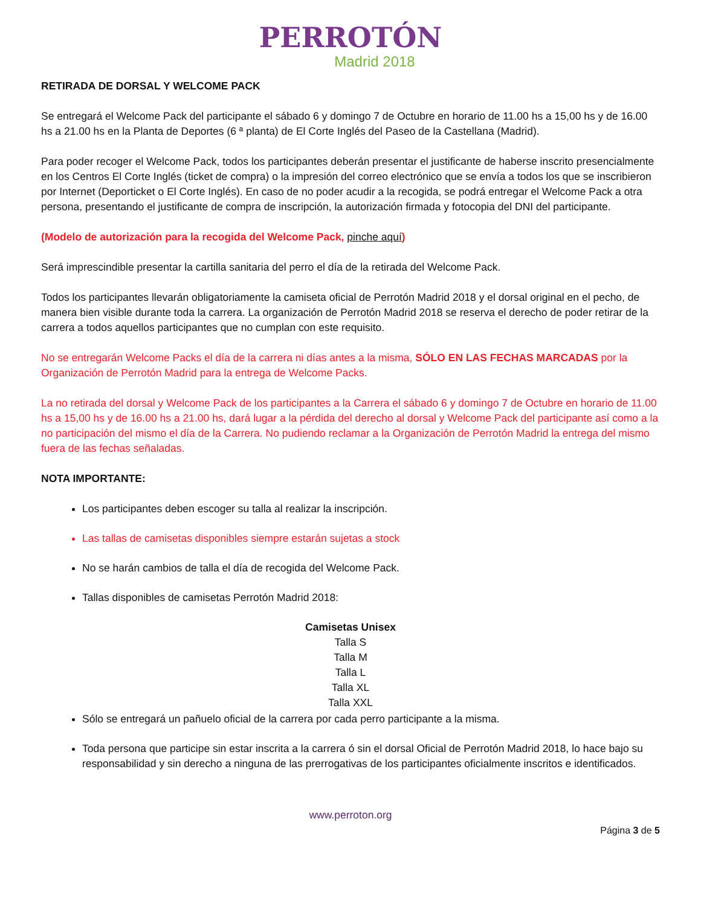PERROTÓN
Madrid 2018
RETIRADA DE DORSAL Y WELCOME PACK
Se entregará el Welcome Pack del participante el sábado 6 y domingo 7 de Octubre en horario de 11.00 hs a 15,00 hs y de 16.00 hs a 21.00 hs en la Planta de Deportes (6 ª planta) de El Corte Inglés del Paseo de la Castellana (Madrid).
Para poder recoger el Welcome Pack, todos los participantes deberán presentar el justificante de haberse inscrito presencialmente en los Centros El Corte Inglés (ticket de compra) o la impresión del correo electrónico que se envía a todos los que se inscribieron por Internet (Deporticket o El Corte Inglés). En caso de no poder acudir a la recogida, se podrá entregar el Welcome Pack a otra persona, presentando el justificante de compra de inscripción, la autorización firmada y fotocopia del DNI del participante.
(Modelo de autorización para la recogida del Welcome Pack, pinche aquí)
Será imprescindible presentar la cartilla sanitaria del perro el día de la retirada del Welcome Pack.
Todos los participantes llevarán obligatoriamente la camiseta oficial de Perrotón Madrid 2018 y el dorsal original en el pecho, de manera bien visible durante toda la carrera. La organización de Perrotón Madrid 2018 se reserva el derecho de poder retirar de la carrera a todos aquellos participantes que no cumplan con este requisito.
No se entregarán Welcome Packs el día de la carrera ni días antes a la misma, SÓLO EN LAS FECHAS MARCADAS por la Organización de Perrotón Madrid para la entrega de Welcome Packs.
La no retirada del dorsal y Welcome Pack de los participantes a la Carrera el sábado 6 y domingo 7 de Octubre en horario de 11.00 hs a 15,00 hs y de 16.00 hs a 21.00 hs, dará lugar a la pérdida del derecho al dorsal y Welcome Pack del participante así como a la no participación del mismo el día de la Carrera. No pudiendo reclamar a la Organización de Perrotón Madrid la entrega del mismo fuera de las fechas señaladas.
NOTA IMPORTANTE:
Los participantes deben escoger su talla al realizar la inscripción.
Las tallas de camisetas disponibles siempre estarán sujetas a stock
No se harán cambios de talla el día de recogida del Welcome Pack.
Tallas disponibles de camisetas Perrotón Madrid 2018:
Camisetas Unisex
Talla S
Talla M
Talla L
Talla XL
Talla XXL
Sólo se entregará un pañuelo oficial de la carrera por cada perro participante a la misma.
Toda persona que participe sin estar inscrita a la carrera ó sin el dorsal Oficial de Perrotón Madrid 2018, lo hace bajo su responsabilidad y sin derecho a ninguna de las prerrogativas de los participantes oficialmente inscritos e identificados.
www.perroton.org
Página 3 de 5